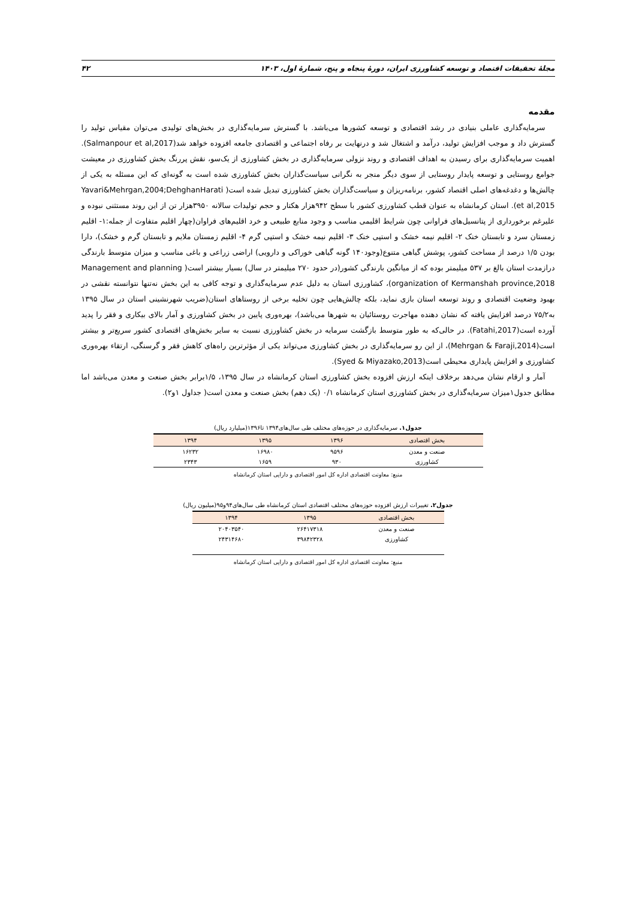مجلهٔ تحقیقات اقتصاد و توسعه کشاورزی ایران، دورهٔ پنجاه و پنج، شمارهٔ اول، ۱۴۰۳ ۴۲
مقدمه
سرمایه‌گذاری عاملی بنیادی در رشد اقتصادی و توسعه کشورها می‌باشد. با گسترش سرمایه‌گذاری در بخش‌های تولیدی می‌توان مقیاس تولید را گسترش داد و موجب افزایش تولید، درآمد و اشتغال شد و درنهایت بر رفاه اجتماعی و اقتصادی جامعه افزوده خواهد شد(Salmanpour et al,2017). اهمیت سرمایه‌گذاری برای رسیدن به اهداف اقتصادی و روند نزولی سرمایه‌گذاری در بخش کشاورزی از یک‌سو، نقش پررنگ بخش کشاورزی در معیشت جوامع روستایی و توسعه پایدار روستایی از سوی دیگر منجر به نگرانی سیاست‌گذاران بخش کشاورزی شده است به گونه‌ای که این مسئله به یکی از چالش‌ها و دغدغه‌های اصلی اقتصاد کشور، برنامه‌ریزان و سیاست‌گذاران بخش کشاورزی تبدیل شده است( Yavari&Mehrgan,2004;DehghanHarati et al,2015). استان کرمانشاه به عنوان قطب کشاورزی کشور با سطح ۹۴۲هزار هکتار و حجم تولیدات سالانه ۳۹۵۰هزار تن از این روند مستثنی نبوده و علیرغم برخورداری از پتانسیل‌های فراوانی چون شرایط اقلیمی مناسب و وجود منابع طبیعی و خرد اقلیم‌های فراوان(چهار اقلیم متفاوت از جمله:۱- اقلیم زمستان سرد و تابستان خنک ۲- اقلیم نیمه خشک و استپی خنک ۳- اقلیم نیمه خشک و استپی گرم ۴- اقلیم زمستان ملایم و تابستان گرم و خشک)، دارا بودن ۱/۵ درصد از مساحت کشور، پوشش گیاهی متنوع(وجود۱۴۰ گونه گیاهی خوراکی و دارویی) اراضی زراعی و باغی مناسب و میزان متوسط بارندگی درازمدت استان بالغ بر ۵۳۷ میلیمتر بوده که از میانگین بارندگی کشور(در حدود ۲۷۰ میلیمتر در سال) بسیار بیشتر است( Management and planning organization of Kermanshah province,2018)، کشاورزی استان به دلیل عدم سرمایه‌گذاری و توجه کافی به این بخش نه‌تنها نتوانسته نقشی در بهبود وضعیت اقتصادی و روند توسعه استان بازی نماید، بلکه چالش‌هایی چون تخلیه برخی از روستاهای استان(ضریب شهرنشینی استان در سال ۱۳۹۵ به۷۵/۲ درصد افزایش یافته که نشان دهنده مهاجرت روستائیان به شهرها می‌باشد)، بهره‌وری پایین در بخش کشاورزی و آمار بالای بیکاری و فقر را پدید آورده است(Fatahi,2017). در حالی‌که به طور متوسط بازگشت سرمایه در بخش کشاورزی نسبت به سایر بخش‌های اقتصادی کشور سریع‌تر و بیشتر است(Mehrgan & Faraji,2014)، از این رو سرمایه‌گذاری در بخش کشاورزی می‌تواند یکی از مؤثرترین راه‌های کاهش فقر و گرسنگی، ارتقاء بهره‌وری کشاورزی و افزایش پایداری محیطی است(Syed & Miyazako,2013).
آمار و ارقام نشان می‌دهد برخلاف اینکه ارزش افزوده بخش کشاورزی استان کرمانشاه در سال ۱۳۹۵، ۱/۵برابر بخش صنعت و معدن می‌باشد اما مطابق جدول۱میزان سرمایه‌گذاری در بخش کشاورزی استان کرمانشاه ۰/۱ (یک دهم) بخش صنعت و معدن است( جداول ۱و۲).
جدول۱. سرمایه‌گذاری در حوزه‌های مختلف طی سال‌های۱۳۹۴ تا۱۳۹۶(میلیارد ریال)
| بخش اقتصادی | ۱۳۹۶ | ۱۳۹۵ | ۱۳۹۴ |
| --- | --- | --- | --- |
| صنعت و معدن | ۹۵۹۶ | ۱۶۹۸۰ | ۱۶۲۳۲ |
| کشاورزی | ۹۳۰ | ۱۶۵۹ | ۲۳۴۳ |
منبع: معاونت اقتصادی اداره کل امور اقتصادی و دارایی استان کرمانشاه
جدول۲. تغییرات ارزش افزوده حوزه‌های مختلف اقتصادی استان کرمانشاه طی سال‌های۹۴و۹۵(میلیون ریال)
| بخش اقتصادی | ۱۳۹۵ | ۱۳۹۴ |
| --- | --- | --- |
| صنعت و معدن | ۲۶۴۱۷۳۱۸ | ۲۰۴۰۳۵۴۰ |
| کشاورزی | ۳۹۸۴۲۳۲۸ | ۲۴۳۱۴۶۸۰ |
منبع: معاونت اقتصادی اداره کل امور اقتصادی و دارایی استان کرمانشاه